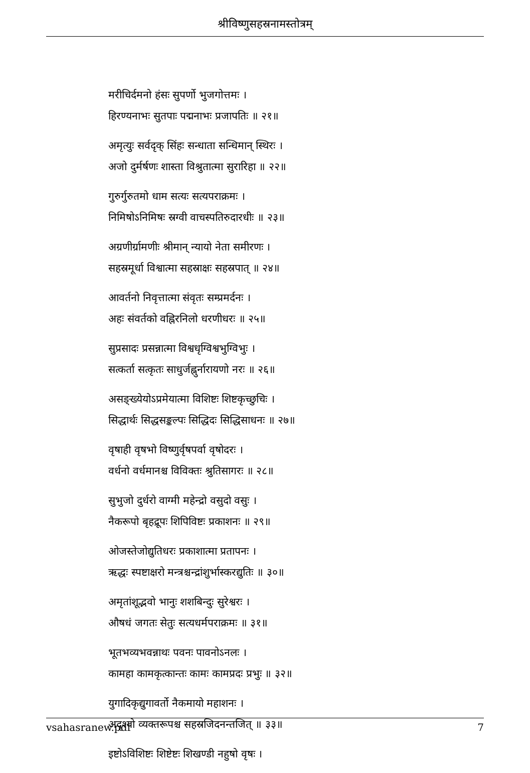श्रीविष्णुसहस्रनामस्तोत्रम्
मरीचिर्दमनो हंसः सुपर्णो भुजगोत्तमः ।
हिरण्यनाभः सुतपाः पद्मनाभः प्रजापतिः ॥ २१॥
अमृत्युः सर्वदृक् सिंहः सन्धाता सन्धिमान् स्थिरः ।
अजो दुर्मर्षणः शास्ता विश्रुतात्मा सुरारिहा ॥ २२॥
गुरुर्गुरुतमो धाम सत्यः सत्यपराक्रमः ।
निमिषोऽनिमिषः स्रग्वी वाचस्पतिरुदारधीः ॥ २३॥
अग्रणीर्ग्रामणीः श्रीमान् न्यायो नेता समीरणः ।
सहस्रमूर्धा विश्वात्मा सहस्राक्षः सहस्रपात् ॥ २४॥
आवर्तनो निवृत्तात्मा संवृतः सम्प्रमर्दनः ।
अहः संवर्तको वह्निरनिलो धरणीधरः ॥ २५॥
सुप्रसादः प्रसन्नात्मा विश्वधृग्विश्वभुग्विभुः ।
सत्कर्ता सत्कृतः साधुर्जह्नुर्नारायणो नरः ॥ २६॥
असङ्ख्येयोऽप्रमेयात्मा विशिष्टः शिष्टकृच्छुचिः ।
सिद्धार्थः सिद्धसङ्कल्पः सिद्धिदः सिद्धिसाधनः ॥ २७॥
वृषाही वृषभो विष्णुर्वृषपर्वा वृषोदरः ।
वर्धनो वर्धमानश्च विविक्तः श्रुतिसागरः ॥ २८॥
सुभुजो दुर्धरो वाग्मी महेन्द्रो वसुदो वसुः ।
नैकरूपो बृहद्रूपः शिपिविष्टः प्रकाशनः ॥ २९॥
ओजस्तेजोद्युतिधरः प्रकाशात्मा प्रतापनः ।
ऋद्धः स्पष्टाक्षरो मन्त्रश्चन्द्रांशुर्भास्करद्युतिः ॥ ३०॥
अमृतांशूद्भवो भानुः शशबिन्दुः सुरेश्वरः ।
औषधं जगतः सेतुः सत्यधर्मपराक्रमः ॥ ३१॥
भूतभव्यभवन्नाथः पवनः पावनोऽनलः ।
कामहा कामकृत्कान्तः कामः कामप्रदः प्रभुः ॥ ३२॥
युगादिकृद्युगावर्तो नैकमायो महाशनः ।
अदृश्यो व्यक्तरूपश्च सहस्रजिदनन्तजित् ॥ ३३॥
इष्टोऽविशिष्टः शिष्टेष्टः शिखण्डी नहुषो वृषः ।
vsahasranew.pdf 7